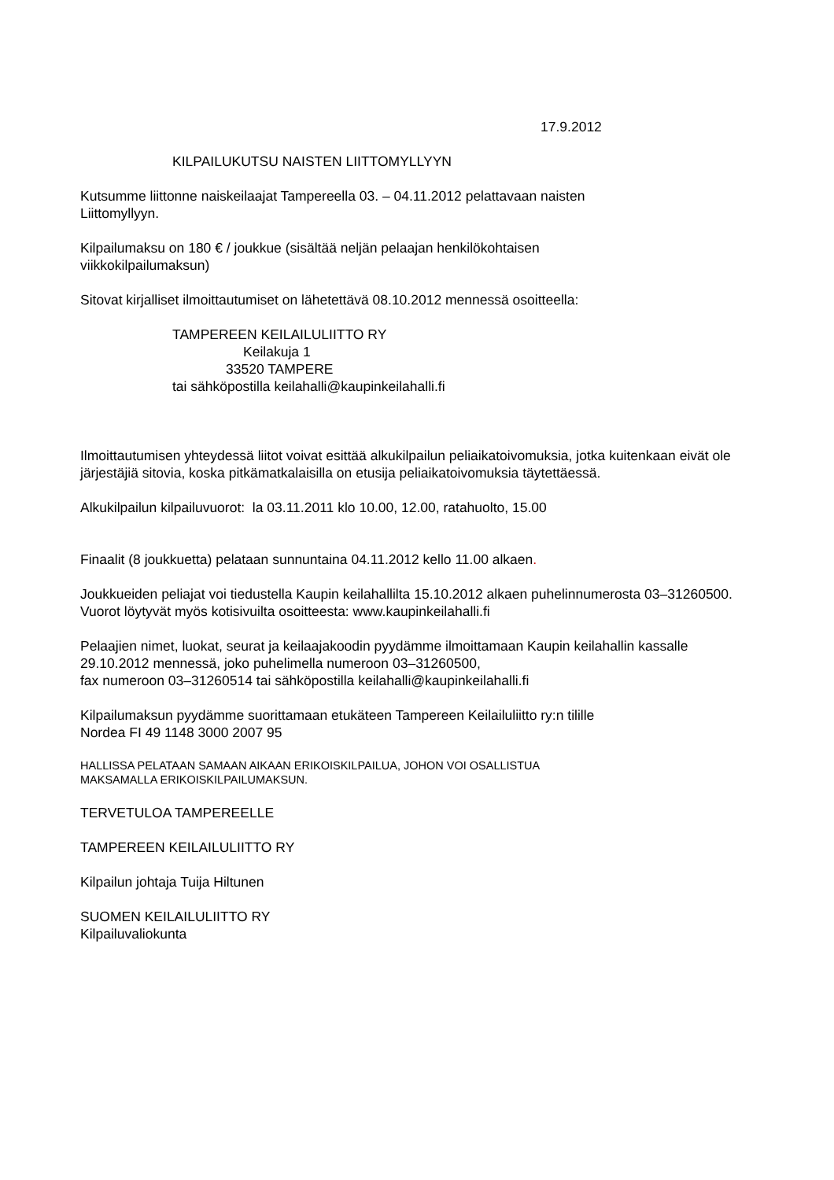17.9.2012
KILPAILUKUTSU NAISTEN LIITTOMYLLYYN
Kutsumme liittonne naiskeilaajat Tampereella 03. – 04.11.2012 pelattavaan naisten
Liittomyllyyn.
Kilpailumaksu on 180 € / joukkue (sisältää neljän pelaajan henkilökohtaisen
viikkokilpailumaksun)
Sitovat kirjalliset ilmoittautumiset on lähetettävä 08.10.2012 mennessä osoitteella:
TAMPEREEN KEILAILULIITTO RY
Keilakuja 1
33520 TAMPERE
tai sähköpostilla keilahalli@kaupinkeilahalli.fi
Ilmoittautumisen yhteydessä liitot voivat esittää alkukilpailun peliaikatoivomuksia, jotka kuitenkaan eivät ole järjestäjiä sitovia, koska pitkämatkalaisilla on etusija peliaikatoivomuksia täytettäessä.
Alkukilpailun kilpailuvuorot: la 03.11.2011 klo 10.00, 12.00, ratahuolto, 15.00
Finaalit (8 joukkuetta) pelataan sunnuntaina 04.11.2012 kello 11.00 alkaen.
Joukkueiden peliajat voi tiedustella Kaupin keilahallilta 15.10.2012 alkaen puhelinnumerosta 03–31260500. Vuorot löytyvät myös kotisivuilta osoitteesta: www.kaupinkeilahalli.fi
Pelaajien nimet, luokat, seurat ja keilaajakoodin pyydämme ilmoittamaan Kaupin keilahallin kassalle 29.10.2012 mennessä, joko puhelimella numeroon 03–31260500,
fax numeroon 03–31260514 tai sähköpostilla keilahalli@kaupinkeilahalli.fi
Kilpailumaksun pyydämme suorittamaan etukäteen Tampereen Keilailuliitto ry:n tilille
Nordea FI 49 1148 3000 2007 95
HALLISSA PELATAAN SAMAAN AIKAAN ERIKOISKILPAILUA, JOHON VOI OSALLISTUA
MAKSAMALLA ERIKOISKILPAILUMAKSUN.
TERVETULOA TAMPEREELLE
TAMPEREEN KEILAILULIITTO RY
Kilpailun johtaja Tuija Hiltunen
SUOMEN KEILAILULIITTO RY
Kilpailuvaliokunta